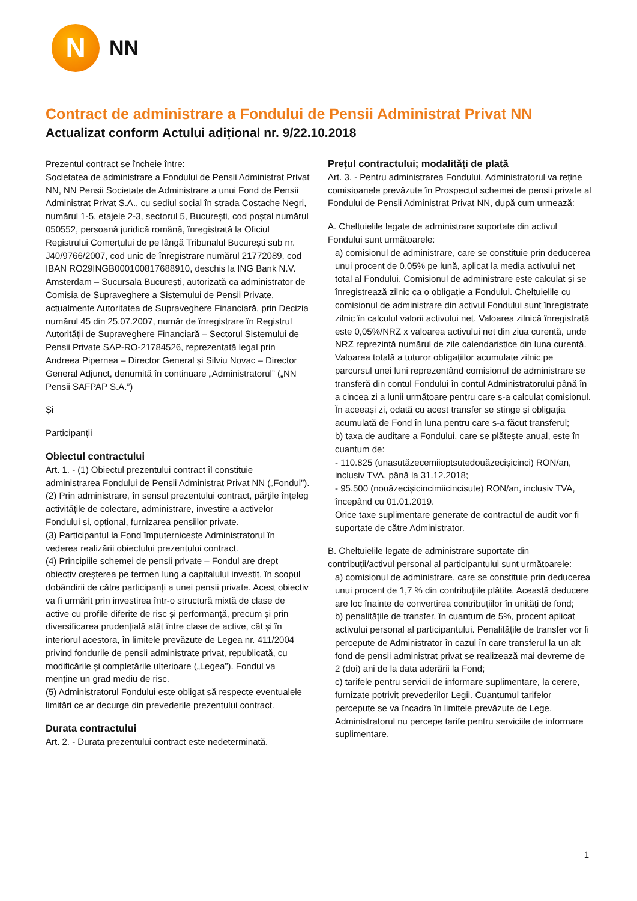N
NN
Contract de administrare a Fondului de Pensii Administrat Privat NN
Actualizat conform Actului adițional nr. 9/22.10.2018
Prezentul contract se încheie între:
Societatea de administrare a Fondului de Pensii Administrat Privat NN, NN Pensii Societate de Administrare a unui Fond de Pensii Administrat Privat S.A., cu sediul social în strada Costache Negri, numărul 1-5, etajele 2-3, sectorul 5, București, cod poștal numărul 050552, persoană juridică română, înregistrată la Oficiul Registrului Comerțului de pe lângă Tribunalul București sub nr. J40/9766/2007, cod unic de înregistrare numărul 21772089, cod IBAN RO29INGB000100817688910, deschis la ING Bank N.V. Amsterdam – Sucursala București, autorizată ca administrator de Comisia de Supraveghere a Sistemului de Pensii Private, actualmente Autoritatea de Supraveghere Financiară, prin Decizia numărul 45 din 25.07.2007, număr de înregistrare în Registrul Autorității de Supraveghere Financiară – Sectorul Sistemului de Pensii Private SAP-RO-21784526, reprezentată legal prin Andreea Pipernea – Director General și Silviu Novac – Director General Adjunct, denumită în continuare „Administratorul” („NN Pensii SAFPAP S.A.”)
Și
Participanții
Obiectul contractului
Art. 1. - (1) Obiectul prezentului contract îl constituie administrarea Fondului de Pensii Administrat Privat NN („Fondul”).
(2) Prin administrare, în sensul prezentului contract, părțile înțeleg activitățile de colectare, administrare, investire a activelor Fondului și, opțional, furnizarea pensiilor private.
(3) Participantul la Fond împuternicește Administratorul în vederea realizării obiectului prezentului contract.
(4) Principiile schemei de pensii private – Fondul are drept obiectiv creșterea pe termen lung a capitalului investit, în scopul dobândirii de către participanți a unei pensii private. Acest obiectiv va fi urmărit prin investirea într-o structură mixtă de clase de active cu profile diferite de risc și performanță, precum și prin diversificarea prudențială atât între clase de active, cât și în interiorul acestora, în limitele prevăzute de Legea nr. 411/2004 privind fondurile de pensii administrate privat, republicată, cu modificările și completările ulterioare („Legea”). Fondul va menține un grad mediu de risc.
(5) Administratorul Fondului este obligat să respecte eventualele limitări ce ar decurge din prevederile prezentului contract.
Durata contractului
Art. 2. - Durata prezentului contract este nedeterminată.
Prețul contractului; modalități de plată
Art. 3. - Pentru administrarea Fondului, Administratorul va reține comisioanele prevăzute în Prospectul schemei de pensii private al Fondului de Pensii Administrat Privat NN, după cum urmează:
A. Cheltuielile legate de administrare suportate din activul Fondului sunt următoarele:
a) comisionul de administrare, care se constituie prin deducerea unui procent de 0,05% pe lună, aplicat la media activului net total al Fondului. Comisionul de administrare este calculat și se înregistrează zilnic ca o obligație a Fondului. Cheltuielile cu comisionul de administrare din activul Fondului sunt înregistrate zilnic în calculul valorii activului net. Valoarea zilnică înregistrată este 0,05%/NRZ x valoarea activului net din ziua curentă, unde NRZ reprezintă numărul de zile calendaristice din luna curentă. Valoarea totală a tuturor obligațiilor acumulate zilnic pe parcursul unei luni reprezentând comisionul de administrare se transferă din contul Fondului în contul Administratorului până în a cincea zi a lunii următoare pentru care s-a calculat comisionul. În aceeași zi, odată cu acest transfer se stinge și obligația acumulată de Fond în luna pentru care s-a făcut transferul;
b) taxa de auditare a Fondului, care se plătește anual, este în cuantum de:
- 110.825 (unasutăzecemiioptsutedouăzecișicinci) RON/an, inclusiv TVA, până la 31.12.2018;
- 95.500 (nouăzecișicincimiicincisute) RON/an, inclusiv TVA, începând cu 01.01.2019.
Orice taxe suplimentare generate de contractul de audit vor fi suportate de către Administrator.
B. Cheltuielile legate de administrare suportate din contribuții/activul personal al participantului sunt următoarele:
a) comisionul de administrare, care se constituie prin deducerea unui procent de 1,7 % din contribuțiile plătite. Această deducere are loc înainte de convertirea contribuțiilor în unități de fond;
b) penalitățile de transfer, în cuantum de 5%, procent aplicat activului personal al participantului. Penalitățile de transfer vor fi percepute de Administrator în cazul în care transferul la un alt fond de pensii administrat privat se realizează mai devreme de 2 (doi) ani de la data aderării la Fond;
c) tarifele pentru servicii de informare suplimentare, la cerere, furnizate potrivit prevederilor Legii. Cuantumul tarifelor percepute se va încadra în limitele prevăzute de Lege. Administratorul nu percepe tarife pentru serviciile de informare suplimentare.
1